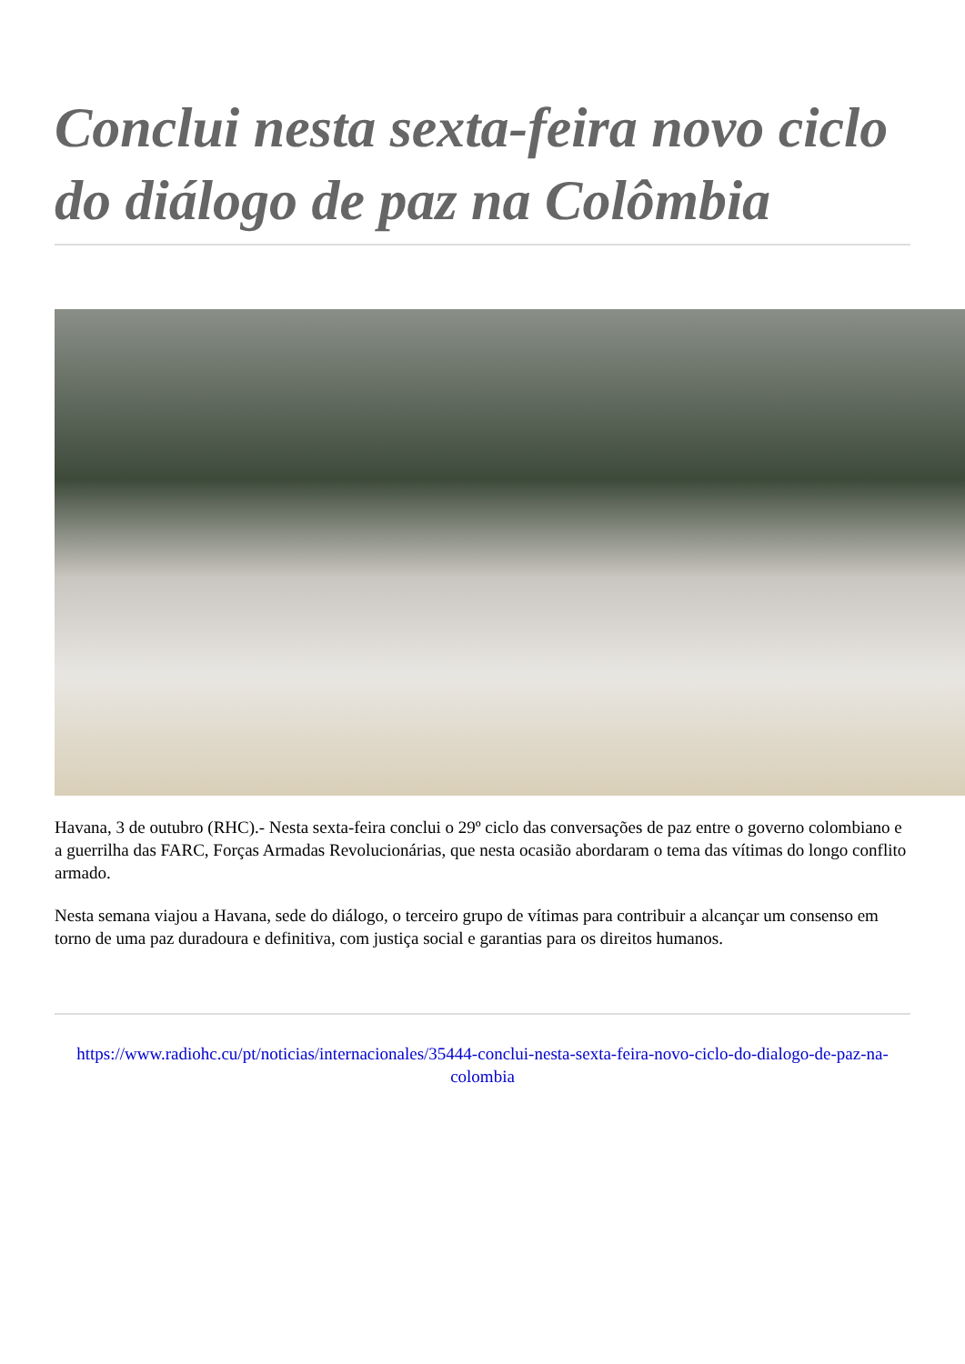Conclui nesta sexta-feira novo ciclo do diálogo de paz na Colômbia
Havana, 3 de outubro (RHC).- Nesta sexta-feira conclui o 29º ciclo das conversações de paz entre o governo colombiano e a guerrilha das FARC, Forças Armadas Revolucionárias, que nesta ocasião abordaram o tema das vítimas do longo conflito armado.
Nesta semana viajou a Havana, sede do diálogo, o terceiro grupo de vítimas para contribuir a alcançar um consenso em torno de uma paz duradoura e definitiva, com justiça social e garantias para os direitos humanos.
https://www.radiohc.cu/pt/noticias/internacionales/35444-conclui-nesta-sexta-feira-novo-ciclo-do-dialogo-de-paz-na-colombia